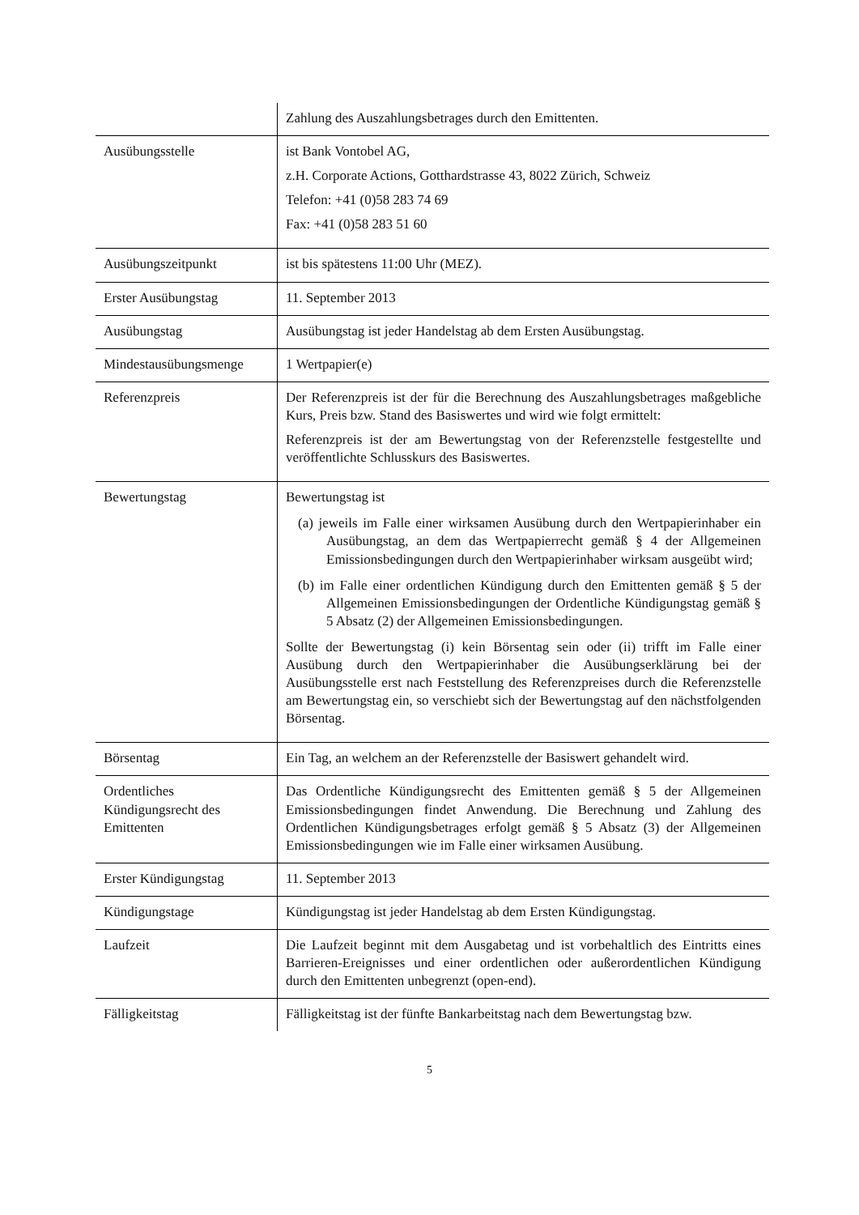| | Zahlung des Auszahlungsbetrages durch den Emittenten. |
| Ausübungsstelle | ist Bank Vontobel AG, z.H. Corporate Actions, Gotthardstrasse 43, 8022 Zürich, Schweiz Telefon: +41 (0)58 283 74 69 Fax: +41 (0)58 283 51 60 |
| Ausübungszeitpunkt | ist bis spätestens 11:00 Uhr (MEZ). |
| Erster Ausübungstag | 11. September 2013 |
| Ausübungstag | Ausübungstag ist jeder Handelstag ab dem Ersten Ausübungstag. |
| Mindestausübungsmenge | 1 Wertpapier(e) |
| Referenzpreis | Der Referenzpreis ist der für die Berechnung des Auszahlungsbetrages maßgebliche Kurs, Preis bzw. Stand des Basiswertes und wird wie folgt ermittelt: Referenzpreis ist der am Bewertungstag von der Referenzstelle festgestellte und veröffentlichte Schlusskurs des Basiswertes. |
| Bewertungstag | Bewertungstag ist (a) jeweils im Falle einer wirksamen Ausübung durch den Wertpapierinhaber ein Ausübungstag, an dem das Wertpapierrecht gemäß § 4 der Allgemeinen Emissionsbedingungen durch den Wertpapierinhaber wirksam ausgeübt wird; (b) im Falle einer ordentlichen Kündigung durch den Emittenten gemäß § 5 der Allgemeinen Emissionsbedingungen der Ordentliche Kündigungstag gemäß § 5 Absatz (2) der Allgemeinen Emissionsbedingungen. Sollte der Bewertungstag (i) kein Börsentag sein oder (ii) trifft im Falle einer Ausübung durch den Wertpapierinhaber die Ausübungserklärung bei der Ausübungsstelle erst nach Feststellung des Referenzpreises durch die Referenzstelle am Bewertungstag ein, so verschiebt sich der Bewertungstag auf den nächstfolgenden Börsentag. |
| Börsentag | Ein Tag, an welchem an der Referenzstelle der Basiswert gehandelt wird. |
| Ordentliches Kündigungsrecht des Emittenten | Das Ordentliche Kündigungsrecht des Emittenten gemäß § 5 der Allgemeinen Emissionsbedingungen findet Anwendung. Die Berechnung und Zahlung des Ordentlichen Kündigungsbetrages erfolgt gemäß § 5 Absatz (3) der Allgemeinen Emissionsbedingungen wie im Falle einer wirksamen Ausübung. |
| Erster Kündigungstag | 11. September 2013 |
| Kündigungstage | Kündigungstag ist jeder Handelstag ab dem Ersten Kündigungstag. |
| Laufzeit | Die Laufzeit beginnt mit dem Ausgabetag und ist vorbehaltlich des Eintritts eines Barrieren-Ereignisses und einer ordentlichen oder außerordentlichen Kündigung durch den Emittenten unbegrenzt (open-end). |
| Fälligkeitstag | Fälligkeitstag ist der fünfte Bankarbeitstag nach dem Bewertungstag bzw. |
5